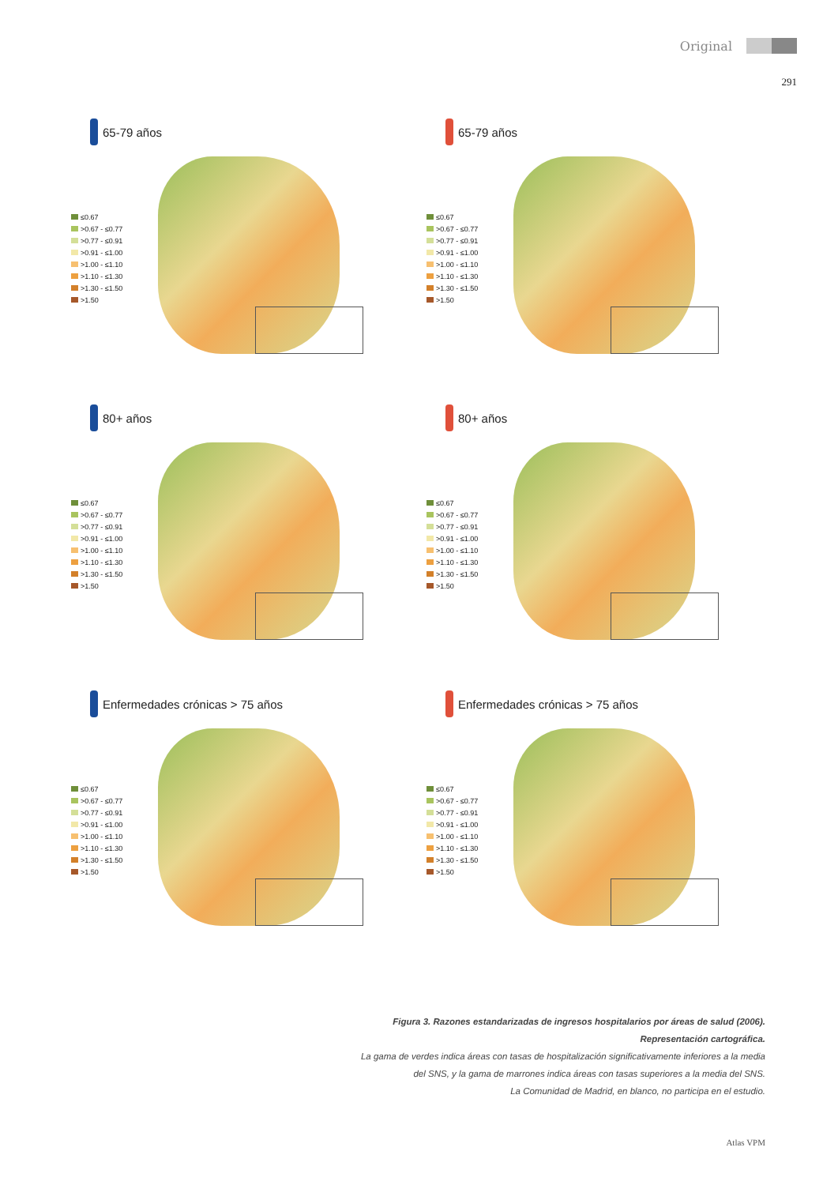Original
291
65-79 años
≤0.67
>0.67 - ≤0.77
>0.77 - ≤0.91
>0.91 - ≤1.00
>1.00 - ≤1.10
>1.10 - ≤1.30
>1.30 - ≤1.50
>1.50
65-79 años
≤0.67
>0.67 - ≤0.77
>0.77 - ≤0.91
>0.91 - ≤1.00
>1.00 - ≤1.10
>1.10 - ≤1.30
>1.30 - ≤1.50
>1.50
80+ años
≤0.67
>0.67 - ≤0.77
>0.77 - ≤0.91
>0.91 - ≤1.00
>1.00 - ≤1.10
>1.10 - ≤1.30
>1.30 - ≤1.50
>1.50
80+ años
≤0.67
>0.67 - ≤0.77
>0.77 - ≤0.91
>0.91 - ≤1.00
>1.00 - ≤1.10
>1.10 - ≤1.30
>1.30 - ≤1.50
>1.50
Enfermedades crónicas > 75 años
≤0.67
>0.67 - ≤0.77
>0.77 - ≤0.91
>0.91 - ≤1.00
>1.00 - ≤1.10
>1.10 - ≤1.30
>1.30 - ≤1.50
>1.50
Enfermedades crónicas > 75 años
≤0.67
>0.67 - ≤0.77
>0.77 - ≤0.91
>0.91 - ≤1.00
>1.00 - ≤1.10
>1.10 - ≤1.30
>1.30 - ≤1.50
>1.50
Figura 3. Razones estandarizadas de ingresos hospitalarios por áreas de salud (2006).
Representación cartográfica.
La gama de verdes indica áreas con tasas de hospitalización significativamente inferiores a la media del SNS, y la gama de marrones indica áreas con tasas superiores a la media del SNS.
La Comunidad de Madrid, en blanco, no participa en el estudio.
Atlas VPM